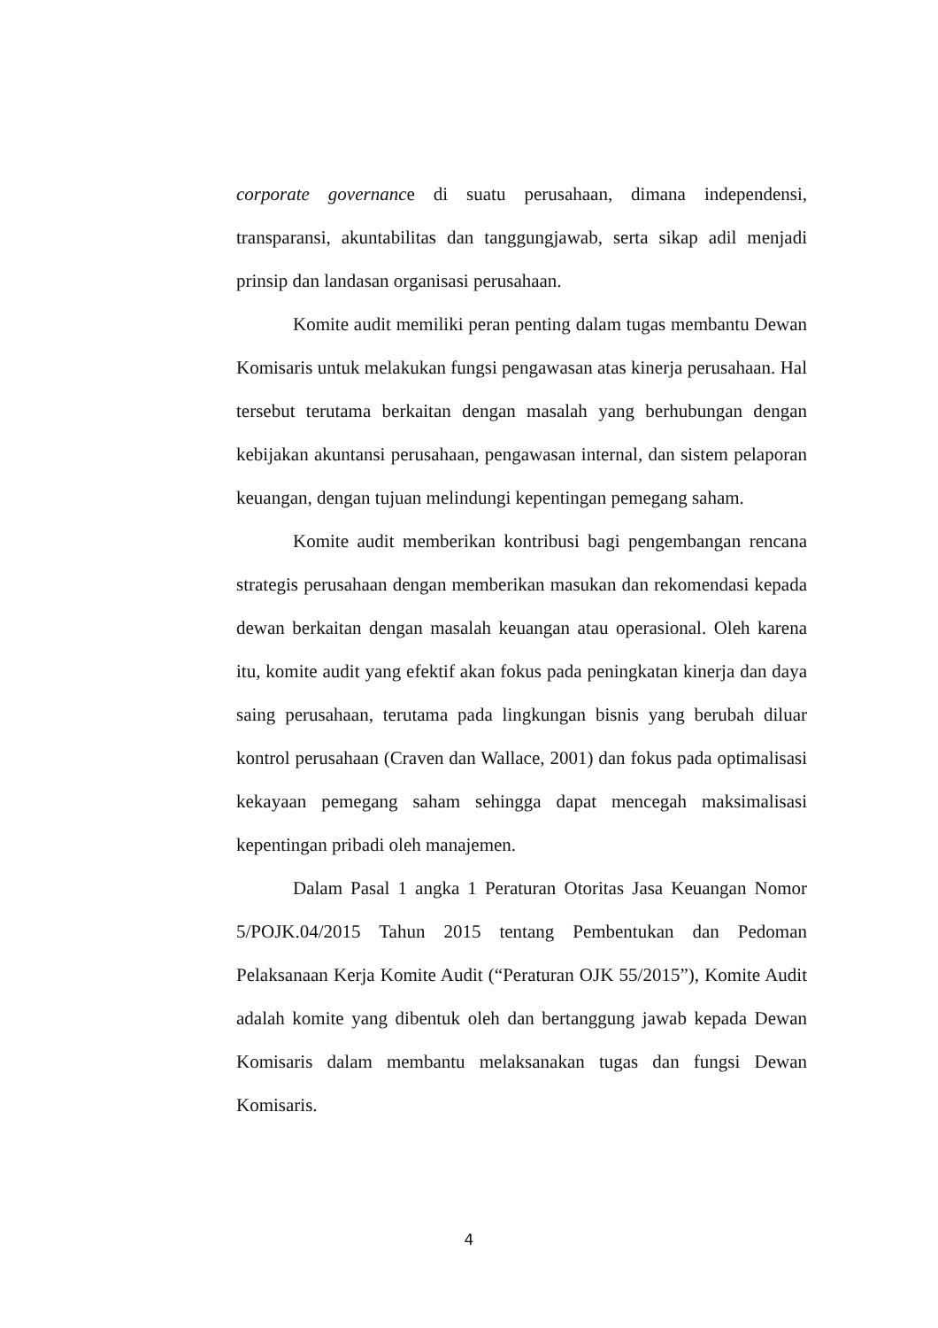corporate governance di suatu perusahaan, dimana independensi, transparansi, akuntabilitas dan tanggungjawab, serta sikap adil menjadi prinsip dan landasan organisasi perusahaan.
Komite audit memiliki peran penting dalam tugas membantu Dewan Komisaris untuk melakukan fungsi pengawasan atas kinerja perusahaan. Hal tersebut terutama berkaitan dengan masalah yang berhubungan dengan kebijakan akuntansi perusahaan, pengawasan internal, dan sistem pelaporan keuangan, dengan tujuan melindungi kepentingan pemegang saham.
Komite audit memberikan kontribusi bagi pengembangan rencana strategis perusahaan dengan memberikan masukan dan rekomendasi kepada dewan berkaitan dengan masalah keuangan atau operasional. Oleh karena itu, komite audit yang efektif akan fokus pada peningkatan kinerja dan daya saing perusahaan, terutama pada lingkungan bisnis yang berubah diluar kontrol perusahaan (Craven dan Wallace, 2001) dan fokus pada optimalisasi kekayaan pemegang saham sehingga dapat mencegah maksimalisasi kepentingan pribadi oleh manajemen.
Dalam Pasal 1 angka 1 Peraturan Otoritas Jasa Keuangan Nomor 5/POJK.04/2015 Tahun 2015 tentang Pembentukan dan Pedoman Pelaksanaan Kerja Komite Audit (“Peraturan OJK 55/2015”), Komite Audit adalah komite yang dibentuk oleh dan bertanggung jawab kepada Dewan Komisaris dalam membantu melaksanakan tugas dan fungsi Dewan Komisaris.
4